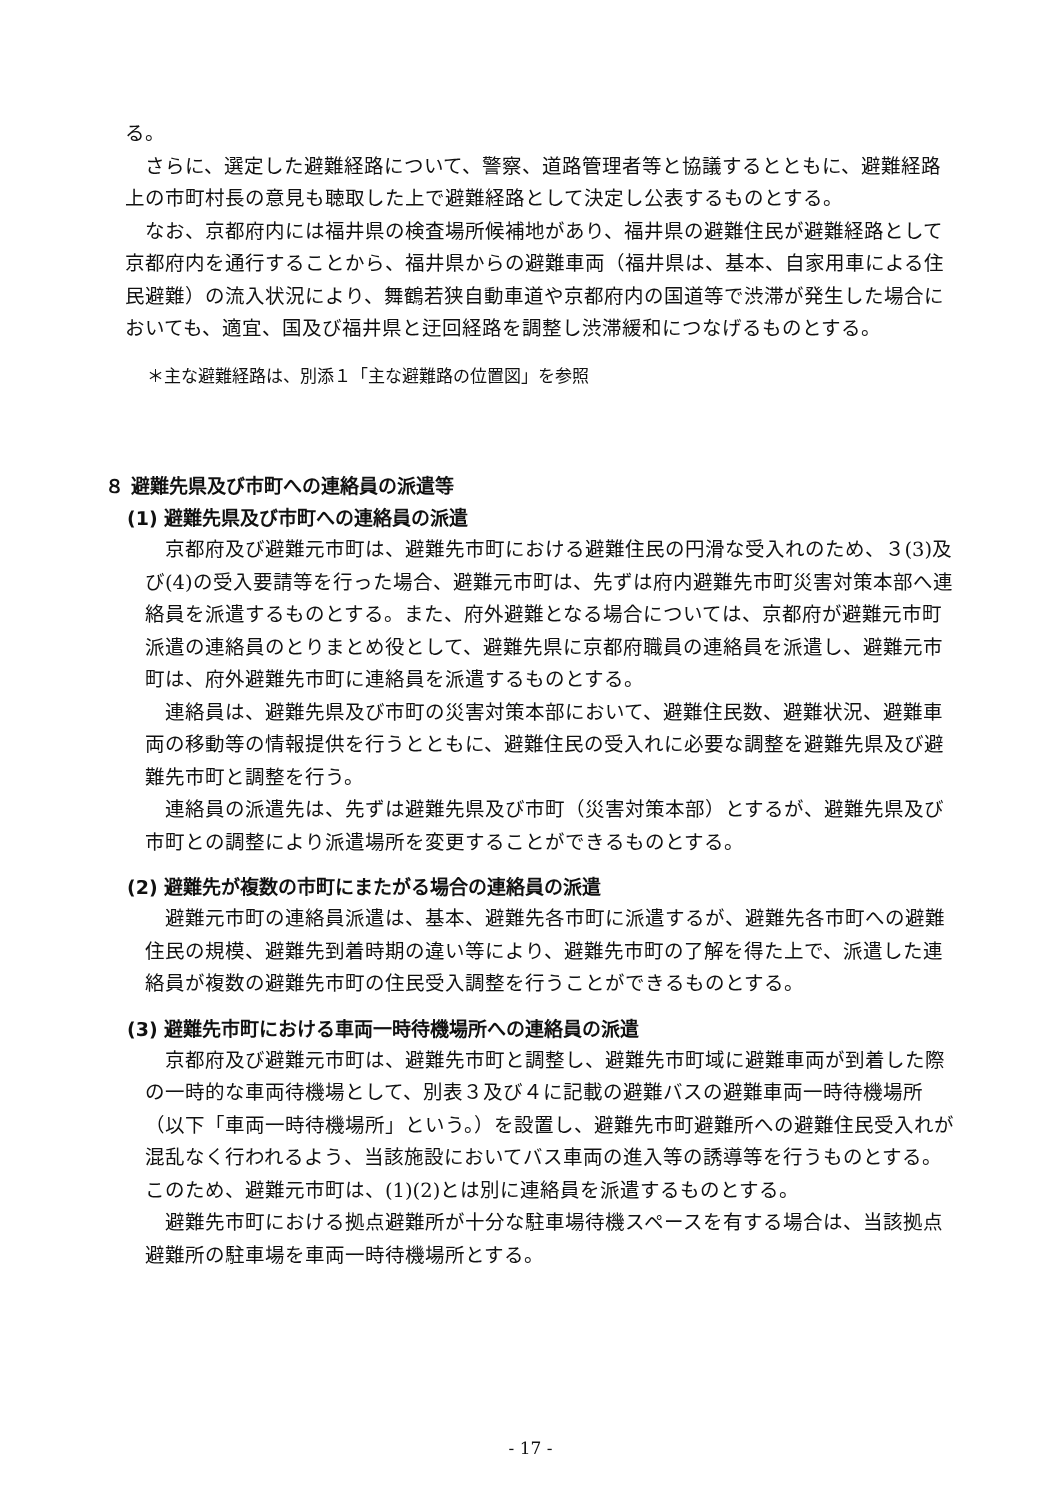る。
さらに、選定した避難経路について、警察、道路管理者等と協議するとともに、避難経路上の市町村長の意見も聴取した上で避難経路として決定し公表するものとする。
なお、京都府内には福井県の検査場所候補地があり、福井県の避難住民が避難経路として京都府内を通行することから、福井県からの避難車両（福井県は、基本、自家用車による住民避難）の流入状況により、舞鶴若狭自動車道や京都府内の国道等で渋滞が発生した場合においても、適宜、国及び福井県と迂回経路を調整し渋滞緩和につなげるものとする。
＊主な避難経路は、別添１「主な避難路の位置図」を参照
８ 避難先県及び市町への連絡員の派遣等
(1) 避難先県及び市町への連絡員の派遣
京都府及び避難元市町は、避難先市町における避難住民の円滑な受入れのため、３(3)及び(4)の受入要請等を行った場合、避難元市町は、先ずは府内避難先市町災害対策本部へ連絡員を派遣するものとする。また、府外避難となる場合については、京都府が避難元市町派遣の連絡員のとりまとめ役として、避難先県に京都府職員の連絡員を派遣し、避難元市町は、府外避難先市町に連絡員を派遣するものとする。
連絡員は、避難先県及び市町の災害対策本部において、避難住民数、避難状況、避難車両の移動等の情報提供を行うとともに、避難住民の受入れに必要な調整を避難先県及び避難先市町と調整を行う。
連絡員の派遣先は、先ずは避難先県及び市町（災害対策本部）とするが、避難先県及び市町との調整により派遣場所を変更することができるものとする。
(2) 避難先が複数の市町にまたがる場合の連絡員の派遣
避難元市町の連絡員派遣は、基本、避難先各市町に派遣するが、避難先各市町への避難住民の規模、避難先到着時期の違い等により、避難先市町の了解を得た上で、派遣した連絡員が複数の避難先市町の住民受入調整を行うことができるものとする。
(3) 避難先市町における車両一時待機場所への連絡員の派遣
京都府及び避難元市町は、避難先市町と調整し、避難先市町域に避難車両が到着した際の一時的な車両待機場として、別表３及び４に記載の避難バスの避難車両一時待機場所（以下「車両一時待機場所」という。）を設置し、避難先市町避難所への避難住民受入れが混乱なく行われるよう、当該施設においてバス車両の進入等の誘導等を行うものとする。このため、避難元市町は、(1)(2)とは別に連絡員を派遣するものとする。
避難先市町における拠点避難所が十分な駐車場待機スペースを有する場合は、当該拠点避難所の駐車場を車両一時待機場所とする。
- 17 -